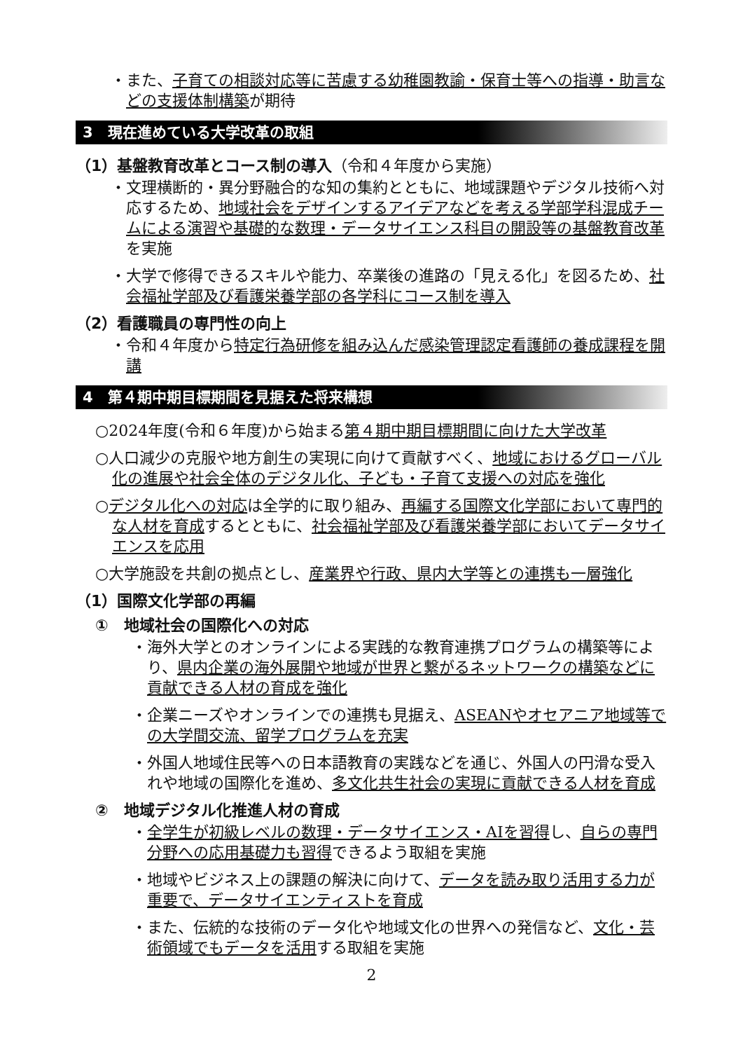・また、子育ての相談対応等に苦慮する幼稚園教諭・保育士等への指導・助言などの支援体制構築が期待
3　現在進めている大学改革の取組
（1）基盤教育改革とコース制の導入（令和４年度から実施）
・文理横断的・異分野融合的な知の集約とともに、地域課題やデジタル技術へ対応するため、地域社会をデザインするアイデアなどを考える学部学科混成チームによる演習や基礎的な数理・データサイエンス科目の開設等の基盤教育改革を実施
・大学で修得できるスキルや能力、卒業後の進路の「見える化」を図るため、社会福祉学部及び看護栄養学部の各学科にコース制を導入
（2）看護職員の専門性の向上
・令和４年度から特定行為研修を組み込んだ感染管理認定看護師の養成課程を開講
4　第４期中期目標期間を見据えた将来構想
○2024年度(令和６年度)から始まる第４期中期目標期間に向けた大学改革
○人口減少の克服や地方創生の実現に向けて貢献すべく、地域におけるグローバル化の進展や社会全体のデジタル化、子ども・子育て支援への対応を強化
○デジタル化への対応は全学的に取り組み、再編する国際文化学部において専門的な人材を育成するとともに、社会福祉学部及び看護栄養学部においてデータサイエンスを応用
○大学施設を共創の拠点とし、産業界や行政、県内大学等との連携も一層強化
（1）国際文化学部の再編
①　地域社会の国際化への対応
・海外大学とのオンラインによる実践的な教育連携プログラムの構築等により、県内企業の海外展開や地域が世界と繋がるネットワークの構築などに貢献できる人材の育成を強化
・企業ニーズやオンラインでの連携も見据え、ASEANやオセアニア地域等での大学間交流、留学プログラムを充実
・外国人地域住民等への日本語教育の実践などを通じ、外国人の円滑な受入れや地域の国際化を進め、多文化共生社会の実現に貢献できる人材を育成
②　地域デジタル化推進人材の育成
・全学生が初級レベルの数理・データサイエンス・AIを習得し、自らの専門分野への応用基礎力も習得できるよう取組を実施
・地域やビジネス上の課題の解決に向けて、データを読み取り活用する力が重要で、データサイエンティストを育成
・また、伝統的な技術のデータ化や地域文化の世界への発信など、文化・芸術領域でもデータを活用する取組を実施
2